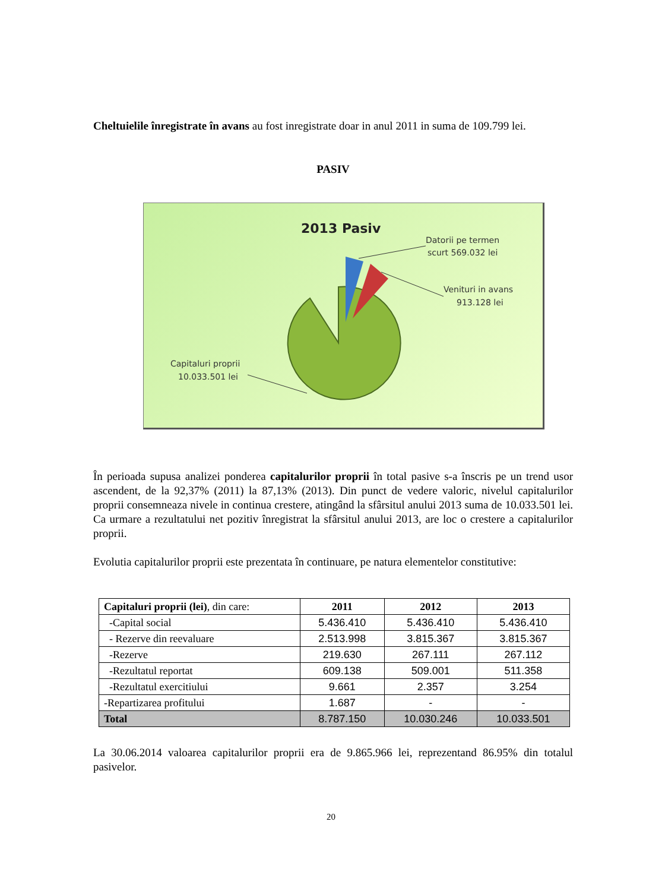Cheltuielile înregistrate în avans au fost inregistrate doar in anul 2011 in suma de 109.799 lei.
PASIV
2013 Pasiv
Datorii pe termen
scurt 569.032 lei
Venituri in avans
913.128 lei
Capitaluri proprii
10.033.501 lei
În perioada supusa analizei ponderea capitalurilor proprii în total pasive s-a înscris pe un trend usor ascendent, de la 92,37% (2011) la 87,13% (2013). Din punct de vedere valoric, nivelul capitalurilor proprii consemneaza nivele in continua crestere, atingând la sfârsitul anului 2013 suma de 10.033.501 lei. Ca urmare a rezultatului net pozitiv înregistrat la sfârsitul anului 2013, are loc o crestere a capitalurilor proprii.
Evolutia capitalurilor proprii este prezentata în continuare, pe natura elementelor constitutive:
| Capitaluri proprii (lei) , din care: | 2011 | 2012 | 2013 |
| -Capital social | 5.436.410 | 5.436.410 | 5.436.410 |
| - Rezerve din reevaluare | 2.513.998 | 3.815.367 | 3.815.367 |
| -Rezerve | 219.630 | 267.111 | 267.112 |
| -Rezultatul reportat | 609.138 | 509.001 | 511.358 |
| -Rezultatul exercitiului | 9.661 | 2.357 | 3.254 |
| -Repartizarea profitului | 1.687 | - | - |
| Total | 8.787.150 | 10.030.246 | 10.033.501 |
La 30.06.2014 valoarea capitalurilor proprii era de 9.865.966 lei, reprezentand 86.95% din totalul pasivelor.
20